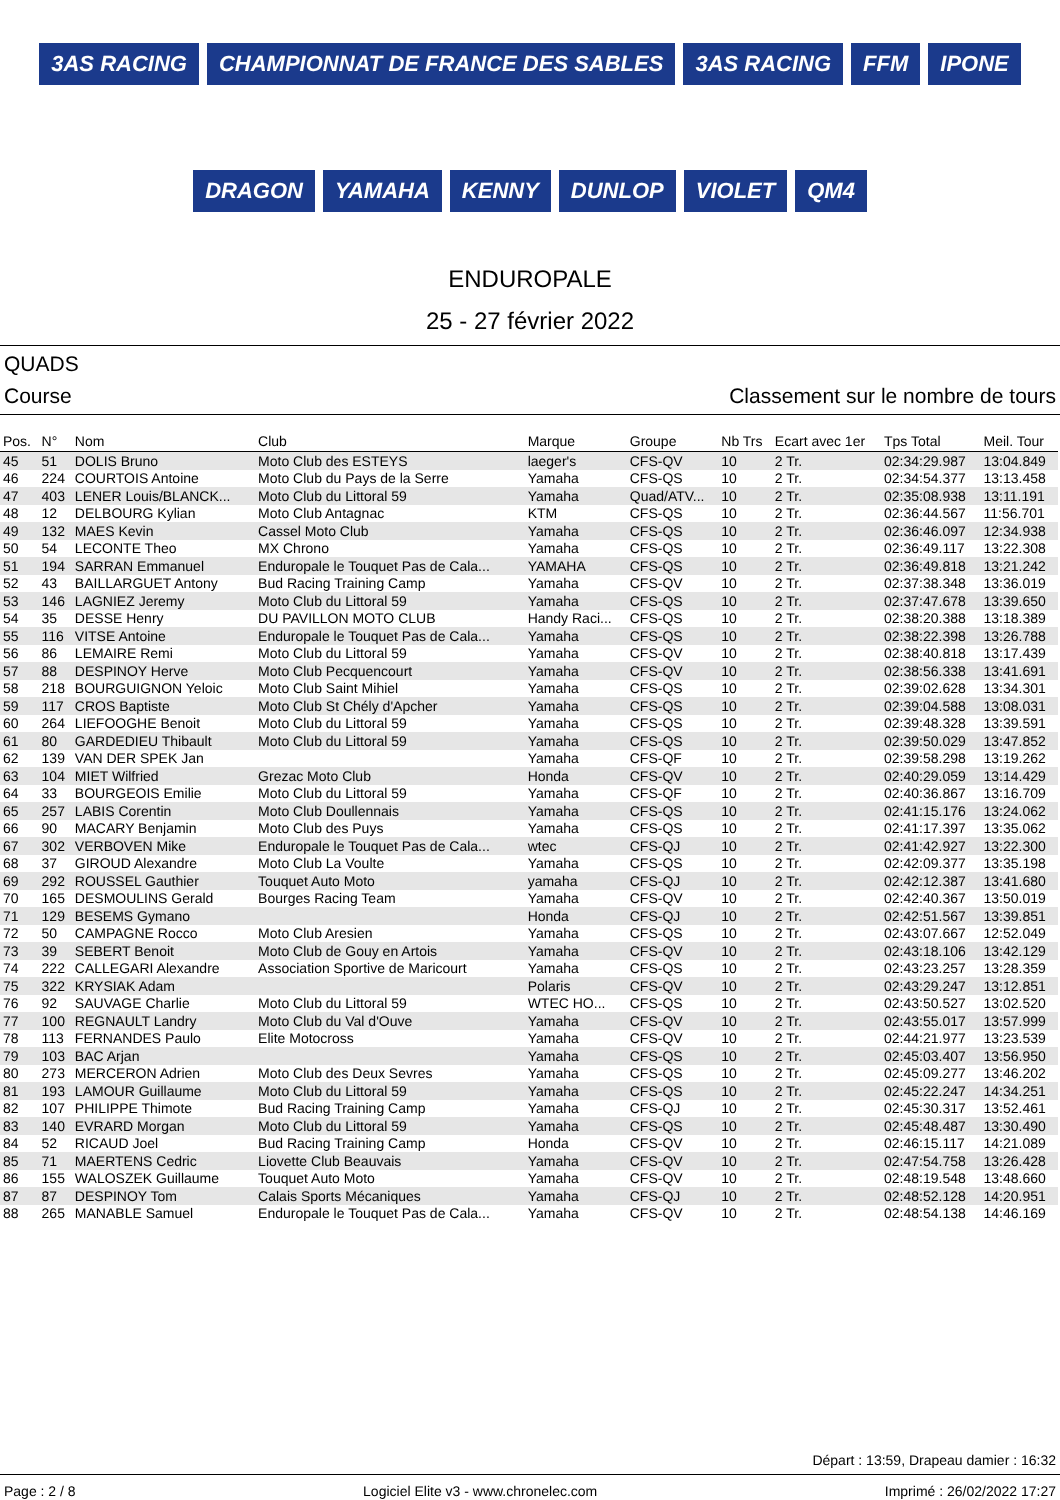3AS RACING CHAMPIONNAT DE FRANCE DES SABLES 3AS RACING FFM IPONE DRAGON YAMAHA KENNY DUNLOP VIOLET QM4
ENDUROPALE
25 - 27 février 2022
QUADS
Course Classement sur le nombre de tours
| Pos. | N° | Nom | Club | Marque | Groupe | Nb Trs | Ecart avec 1er | Tps Total | Meil. Tour |
| --- | --- | --- | --- | --- | --- | --- | --- | --- | --- |
| 45 | 51 | DOLIS Bruno | Moto Club des ESTEYS | laeger's | CFS-QV | 10 | 2 Tr. | 02:34:29.987 | 13:04.849 |
| 46 | 224 | COURTOIS Antoine | Moto Club du Pays de la Serre | Yamaha | CFS-QS | 10 | 2 Tr. | 02:34:54.377 | 13:13.458 |
| 47 | 403 | LENER Louis/BLANCK... | Moto Club du Littoral 59 | Yamaha | Quad/ATV... | 10 | 2 Tr. | 02:35:08.938 | 13:11.191 |
| 48 | 12 | DELBOURG Kylian | Moto Club Antagnac | KTM | CFS-QS | 10 | 2 Tr. | 02:36:44.567 | 11:56.701 |
| 49 | 132 | MAES Kevin | Cassel Moto Club | Yamaha | CFS-QS | 10 | 2 Tr. | 02:36:46.097 | 12:34.938 |
| 50 | 54 | LECONTE Theo | MX Chrono | Yamaha | CFS-QS | 10 | 2 Tr. | 02:36:49.117 | 13:22.308 |
| 51 | 194 | SARRAN Emmanuel | Enduropale le Touquet Pas de Cala... | YAMAHA | CFS-QS | 10 | 2 Tr. | 02:36:49.818 | 13:21.242 |
| 52 | 43 | BAILLARGUET Antony | Bud Racing Training Camp | Yamaha | CFS-QV | 10 | 2 Tr. | 02:37:38.348 | 13:36.019 |
| 53 | 146 | LAGNIEZ Jeremy | Moto Club du Littoral 59 | Yamaha | CFS-QS | 10 | 2 Tr. | 02:37:47.678 | 13:39.650 |
| 54 | 35 | DESSE Henry | DU PAVILLON MOTO CLUB | Handy Raci... | CFS-QS | 10 | 2 Tr. | 02:38:20.388 | 13:18.389 |
| 55 | 116 | VITSE Antoine | Enduropale le Touquet Pas de Cala... | Yamaha | CFS-QS | 10 | 2 Tr. | 02:38:22.398 | 13:26.788 |
| 56 | 86 | LEMAIRE Remi | Moto Club du Littoral 59 | Yamaha | CFS-QV | 10 | 2 Tr. | 02:38:40.818 | 13:17.439 |
| 57 | 88 | DESPINOY Herve | Moto Club Pecquencourt | Yamaha | CFS-QV | 10 | 2 Tr. | 02:38:56.338 | 13:41.691 |
| 58 | 218 | BOURGUIGNON Yeloic | Moto Club Saint Mihiel | Yamaha | CFS-QS | 10 | 2 Tr. | 02:39:02.628 | 13:34.301 |
| 59 | 117 | CROS Baptiste | Moto Club St Chély d'Apcher | Yamaha | CFS-QS | 10 | 2 Tr. | 02:39:04.588 | 13:08.031 |
| 60 | 264 | LIEFOOGHE Benoit | Moto Club du Littoral 59 | Yamaha | CFS-QS | 10 | 2 Tr. | 02:39:48.328 | 13:39.591 |
| 61 | 80 | GARDEDIEU Thibault | Moto Club du Littoral 59 | Yamaha | CFS-QS | 10 | 2 Tr. | 02:39:50.029 | 13:47.852 |
| 62 | 139 | VAN DER SPEK Jan | | Yamaha | CFS-QF | 10 | 2 Tr. | 02:39:58.298 | 13:19.262 |
| 63 | 104 | MIET Wilfried | Grezac Moto Club | Honda | CFS-QV | 10 | 2 Tr. | 02:40:29.059 | 13:14.429 |
| 64 | 33 | BOURGEOIS Emilie | Moto Club du Littoral 59 | Yamaha | CFS-QF | 10 | 2 Tr. | 02:40:36.867 | 13:16.709 |
| 65 | 257 | LABIS Corentin | Moto Club Doullennais | Yamaha | CFS-QS | 10 | 2 Tr. | 02:41:15.176 | 13:24.062 |
| 66 | 90 | MACARY Benjamin | Moto Club des Puys | Yamaha | CFS-QS | 10 | 2 Tr. | 02:41:17.397 | 13:35.062 |
| 67 | 302 | VERBOVEN Mike | Enduropale le Touquet Pas de Cala... | wtec | CFS-QJ | 10 | 2 Tr. | 02:41:42.927 | 13:22.300 |
| 68 | 37 | GIROUD Alexandre | Moto Club La Voulte | Yamaha | CFS-QS | 10 | 2 Tr. | 02:42:09.377 | 13:35.198 |
| 69 | 292 | ROUSSEL Gauthier | Touquet Auto Moto | yamaha | CFS-QJ | 10 | 2 Tr. | 02:42:12.387 | 13:41.680 |
| 70 | 165 | DESMOULINS Gerald | Bourges Racing Team | Yamaha | CFS-QV | 10 | 2 Tr. | 02:42:40.367 | 13:50.019 |
| 71 | 129 | BESEMS Gymano | | Honda | CFS-QJ | 10 | 2 Tr. | 02:42:51.567 | 13:39.851 |
| 72 | 50 | CAMPAGNE Rocco | Moto Club Aresien | Yamaha | CFS-QS | 10 | 2 Tr. | 02:43:07.667 | 12:52.049 |
| 73 | 39 | SEBERT Benoit | Moto Club de Gouy en Artois | Yamaha | CFS-QV | 10 | 2 Tr. | 02:43:18.106 | 13:42.129 |
| 74 | 222 | CALLEGARI Alexandre | Association Sportive de Maricourt | Yamaha | CFS-QS | 10 | 2 Tr. | 02:43:23.257 | 13:28.359 |
| 75 | 322 | KRYSIAK Adam | | Polaris | CFS-QV | 10 | 2 Tr. | 02:43:29.247 | 13:12.851 |
| 76 | 92 | SAUVAGE Charlie | Moto Club du Littoral 59 | WTEC HO... | CFS-QS | 10 | 2 Tr. | 02:43:50.527 | 13:02.520 |
| 77 | 100 | REGNAULT Landry | Moto Club du Val d'Ouve | Yamaha | CFS-QV | 10 | 2 Tr. | 02:43:55.017 | 13:57.999 |
| 78 | 113 | FERNANDES Paulo | Elite Motocross | Yamaha | CFS-QV | 10 | 2 Tr. | 02:44:21.977 | 13:23.539 |
| 79 | 103 | BAC Arjan | | Yamaha | CFS-QS | 10 | 2 Tr. | 02:45:03.407 | 13:56.950 |
| 80 | 273 | MERCERON Adrien | Moto Club des Deux Sevres | Yamaha | CFS-QS | 10 | 2 Tr. | 02:45:09.277 | 13:46.202 |
| 81 | 193 | LAMOUR Guillaume | Moto Club du Littoral 59 | Yamaha | CFS-QS | 10 | 2 Tr. | 02:45:22.247 | 14:34.251 |
| 82 | 107 | PHILIPPE Thimote | Bud Racing Training Camp | Yamaha | CFS-QJ | 10 | 2 Tr. | 02:45:30.317 | 13:52.461 |
| 83 | 140 | EVRARD Morgan | Moto Club du Littoral 59 | Yamaha | CFS-QS | 10 | 2 Tr. | 02:45:48.487 | 13:30.490 |
| 84 | 52 | RICAUD Joel | Bud Racing Training Camp | Honda | CFS-QV | 10 | 2 Tr. | 02:46:15.117 | 14:21.089 |
| 85 | 71 | MAERTENS Cedric | Liovette Club Beauvais | Yamaha | CFS-QV | 10 | 2 Tr. | 02:47:54.758 | 13:26.428 |
| 86 | 155 | WALOSZEK Guillaume | Touquet Auto Moto | Yamaha | CFS-QV | 10 | 2 Tr. | 02:48:19.548 | 13:48.660 |
| 87 | 87 | DESPINOY Tom | Calais Sports Mécaniques | Yamaha | CFS-QJ | 10 | 2 Tr. | 02:48:52.128 | 14:20.951 |
| 88 | 265 | MANABLE Samuel | Enduropale le Touquet Pas de Cala... | Yamaha | CFS-QV | 10 | 2 Tr. | 02:48:54.138 | 14:46.169 |
Départ : 13:59, Drapeau damier : 16:32
Page : 2 / 8 Logiciel Elite v3 - www.chronelec.com Imprimé : 26/02/2022 17:27